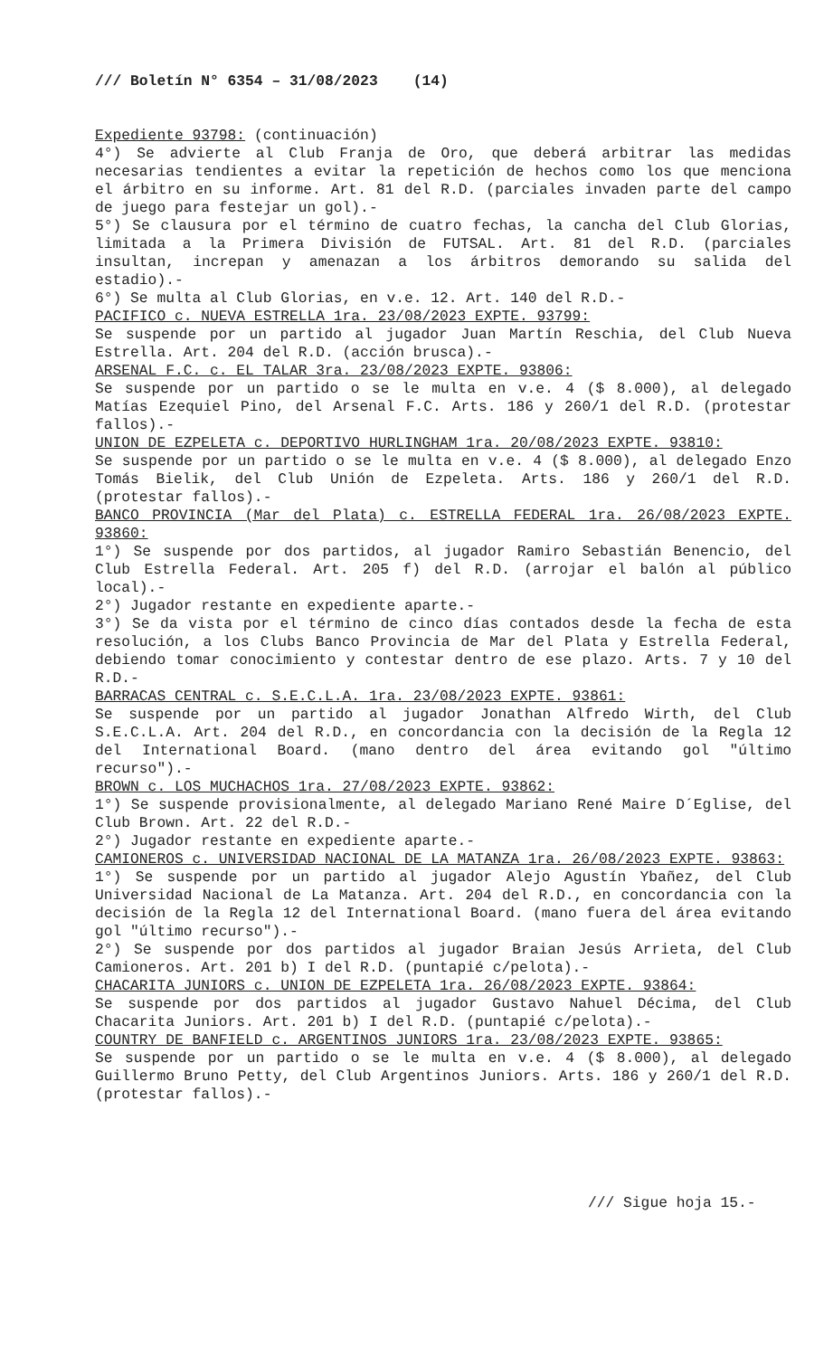/// Boletín N° 6354 – 31/08/2023 (14)
Expediente 93798: (continuación)
4°) Se advierte al Club Franja de Oro, que deberá arbitrar las medidas necesarias tendientes a evitar la repetición de hechos como los que menciona el árbitro en su informe. Art. 81 del R.D. (parciales invaden parte del campo de juego para festejar un gol).-
5°) Se clausura por el término de cuatro fechas, la cancha del Club Glorias, limitada a la Primera División de FUTSAL. Art. 81 del R.D. (parciales insultan, increpan y amenazan a los árbitros demorando su salida del estadio).-
6°) Se multa al Club Glorias, en v.e. 12. Art. 140 del R.D.-
PACIFICO c. NUEVA ESTRELLA 1ra. 23/08/2023 EXPTE. 93799:
Se suspende por un partido al jugador Juan Martín Reschia, del Club Nueva Estrella. Art. 204 del R.D. (acción brusca).-
ARSENAL F.C. c. EL TALAR 3ra. 23/08/2023 EXPTE. 93806:
Se suspende por un partido o se le multa en v.e. 4 ($ 8.000), al delegado Matías Ezequiel Pino, del Arsenal F.C. Arts. 186 y 260/1 del R.D. (protestar fallos).-
UNION DE EZPELETA c. DEPORTIVO HURLINGHAM 1ra. 20/08/2023 EXPTE. 93810:
Se suspende por un partido o se le multa en v.e. 4 ($ 8.000), al delegado Enzo Tomás Bielik, del Club Unión de Ezpeleta. Arts. 186 y 260/1 del R.D. (protestar fallos).-
BANCO PROVINCIA (Mar del Plata) c. ESTRELLA FEDERAL 1ra. 26/08/2023 EXPTE. 93860:
1°) Se suspende por dos partidos, al jugador Ramiro Sebastián Benencio, del Club Estrella Federal. Art. 205 f) del R.D. (arrojar el balón al público local).-
2°) Jugador restante en expediente aparte.-
3°) Se da vista por el término de cinco días contados desde la fecha de esta resolución, a los Clubs Banco Provincia de Mar del Plata y Estrella Federal, debiendo tomar conocimiento y contestar dentro de ese plazo. Arts. 7 y 10 del R.D.-
BARRACAS CENTRAL c. S.E.C.L.A. 1ra. 23/08/2023 EXPTE. 93861:
Se suspende por un partido al jugador Jonathan Alfredo Wirth, del Club S.E.C.L.A. Art. 204 del R.D., en concordancia con la decisión de la Regla 12 del International Board. (mano dentro del área evitando gol "último recurso").-
BROWN c. LOS MUCHACHOS 1ra. 27/08/2023 EXPTE. 93862:
1°) Se suspende provisionalmente, al delegado Mariano René Maire D´Eglise, del Club Brown. Art. 22 del R.D.-
2°) Jugador restante en expediente aparte.-
CAMIONEROS c. UNIVERSIDAD NACIONAL DE LA MATANZA 1ra. 26/08/2023 EXPTE. 93863:
1°) Se suspende por un partido al jugador Alejo Agustín Ybañez, del Club Universidad Nacional de La Matanza. Art. 204 del R.D., en concordancia con la decisión de la Regla 12 del International Board. (mano fuera del área evitando gol "último recurso").-
2°) Se suspende por dos partidos al jugador Braian Jesús Arrieta, del Club Camioneros. Art. 201 b) I del R.D. (puntapié c/pelota).-
CHACARITA JUNIORS c. UNION DE EZPELETA 1ra. 26/08/2023 EXPTE. 93864:
Se suspende por dos partidos al jugador Gustavo Nahuel Décima, del Club Chacarita Juniors. Art. 201 b) I del R.D. (puntapié c/pelota).-
COUNTRY DE BANFIELD c. ARGENTINOS JUNIORS 1ra. 23/08/2023 EXPTE. 93865:
Se suspende por un partido o se le multa en v.e. 4 ($ 8.000), al delegado Guillermo Bruno Petty, del Club Argentinos Juniors. Arts. 186 y 260/1 del R.D. (protestar fallos).-
/// Sigue hoja 15.-